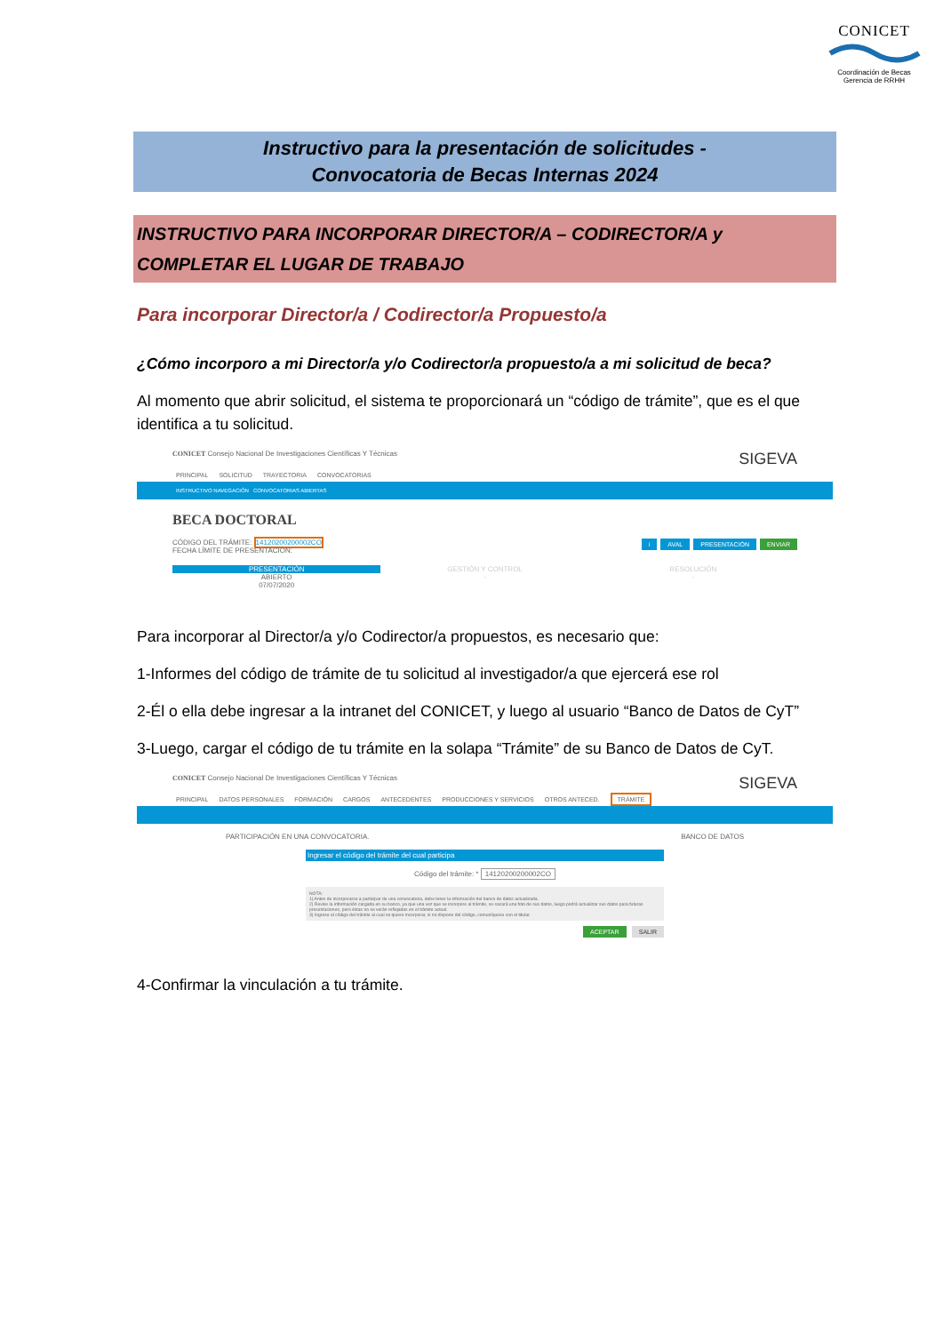CONICET
Coordinación de Becas
Gerencia de RRHH
Instructivo para la presentación de solicitudes -
Convocatoria de Becas Internas 2024
INSTRUCTIVO PARA INCORPORAR DIRECTOR/A – CODIRECTOR/A y COMPLETAR EL LUGAR DE TRABAJO
Para incorporar Director/a / Codirector/a Propuesto/a
¿Cómo incorporo a mi Director/a y/o Codirector/a propuesto/a a mi solicitud de beca?
Al momento que abrir solicitud, el sistema te proporcionará un “código de trámite”, que es el que identifica a tu solicitud.
CONICET Consejo Nacional De Investigaciones Científicas Y Técnicas
SIGEVA
PRINCIPAL SOLICITUD TRAYECTORIA CONVOCATORIAS
INSTRUCTIVO NAVEGACIÓN CONVOCATORIAS ABIERTAS
BECA DOCTORAL
CÓDIGO DEL TRÁMITE: 14120200200002CO
FECHA LÍMITE DE PRESENTACIÓN:
i AVAL PRESENTACIÓN ENVIAR
PRESENTACIÓN
ABIERTO
07/07/2020
GESTIÓN Y CONTROL
-
RESOLUCIÓN
-
Para incorporar al Director/a y/o Codirector/a propuestos, es necesario que:
1-Informes del código de trámite de tu solicitud al investigador/a que ejercerá ese rol
2-Él o ella debe ingresar a la intranet del CONICET, y luego al usuario “Banco de Datos de CyT”
3-Luego, cargar el código de tu trámite en la solapa “Trámite” de su Banco de Datos de CyT.
CONICET Consejo Nacional De Investigaciones Científicas Y Técnicas
SIGEVA
PRINCIPAL DATOS PERSONALES FORMACIÓN CARGOS ANTECEDENTES PRODUCCIONES Y SERVICIOS OTROS ANTECED. TRÁMITE
PARTICIPACIÓN EN UNA CONVOCATORIA. BANCO DE DATOS
Ingresar el código del trámite del cual participa
Código del trámite: * 14120200200002CO
NOTA:
1) Antes de incorporarse a participar de una convocatoria, debe tener la información del banco de datos actualizada.
2) Revise la información cargada en su banco, ya que una vez que se incorpore al trámite, se sacará una foto de sus datos, luego podrá actualizar sus datos para futuras presentaciones, pero éstas no se verán reflejadas en el trámite actual.
3) Ingrese el código del trámite al cual se quiere incorporar, si no dispone del código, comuníquese con el titular.
ACEPTAR SALIR
4-Confirmar la vinculación a tu trámite.